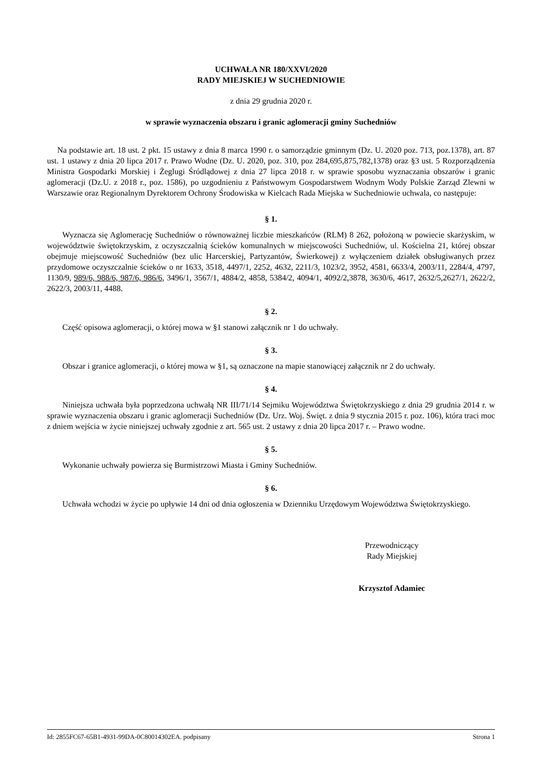UCHWAŁA NR 180/XXVI/2020
RADY MIEJSKIEJ W SUCHEDNIOWIE
z dnia 29 grudnia 2020 r.
w sprawie wyznaczenia obszaru i granic aglomeracji gminy Suchedniów
Na podstawie art. 18 ust. 2 pkt. 15 ustawy z dnia 8 marca 1990 r. o samorządzie gminnym (Dz. U. 2020 poz. 713, poz.1378), art. 87 ust. 1 ustawy z dnia 20 lipca 2017 r. Prawo Wodne (Dz. U. 2020, poz. 310, poz 284,695,875,782,1378) oraz §3 ust. 5 Rozporządzenia Ministra Gospodarki Morskiej i Żeglugi Śródlądowej z dnia 27 lipca 2018 r. w sprawie sposobu wyznaczania obszarów i granic aglomeracji (Dz.U. z 2018 r., poz. 1586), po uzgodnieniu z Państwowym Gospodarstwem Wodnym Wody Polskie Zarząd Zlewni w Warszawie oraz Regionalnym Dyrektorem Ochrony Środowiska w Kielcach Rada Miejska w Suchedniowie uchwala, co następuje:
§ 1.
Wyznacza się Aglomerację Suchedniów o równoważnej liczbie mieszkańców (RLM) 8 262, położoną w powiecie skarżyskim, w województwie świętokrzyskim, z oczyszczalnią ścieków komunalnych w miejscowości Suchedniów, ul. Kościelna 21, której obszar obejmuje miejscowość Suchedniów (bez ulic Harcerskiej, Partyzantów, Świerkowej) z wyłączeniem działek obsługiwanych przez przydomowe oczyszczalnie ścieków o nr 1633, 3518, 4497/1, 2252, 4632, 2211/3, 1023/2, 3952, 4581, 6633/4, 2003/11, 2284/4, 4797, 1130/9, 989/6, 988/6, 987/6, 986/6, 3496/1, 3567/1, 4884/2, 4858, 5384/2, 4094/1, 4092/2,3878, 3630/6, 4617, 2632/5,2627/1, 2622/2, 2622/3, 2003/11, 4488.
§ 2.
Część opisowa aglomeracji, o której mowa w §1 stanowi załącznik nr 1 do uchwały.
§ 3.
Obszar i granice aglomeracji, o której mowa w §1, są oznaczone na mapie stanowiącej załącznik nr 2 do uchwały.
§ 4.
Niniejsza uchwała była poprzedzona uchwałą NR III/71/14 Sejmiku Województwa Świętokrzyskiego z dnia 29 grudnia 2014 r. w sprawie wyznaczenia obszaru i granic aglomeracji Suchedniów (Dz. Urz. Woj. Święt. z dnia 9 stycznia 2015 r. poz. 106), która traci moc z dniem wejścia w życie niniejszej uchwały zgodnie z art. 565 ust. 2 ustawy z dnia 20 lipca 2017 r. – Prawo wodne.
§ 5.
Wykonanie uchwały powierza się Burmistrzowi Miasta i Gminy Suchedniów.
§ 6.
Uchwała wchodzi w życie po upływie 14 dni od dnia ogłoszenia w Dzienniku Urzędowym Województwa Świętokrzyskiego.
Przewodniczący
Rady Miejskiej
Krzysztof Adamiec
Id: 2855FC67-65B1-4931-99DA-0C80014302EA. podpisany Strona 1